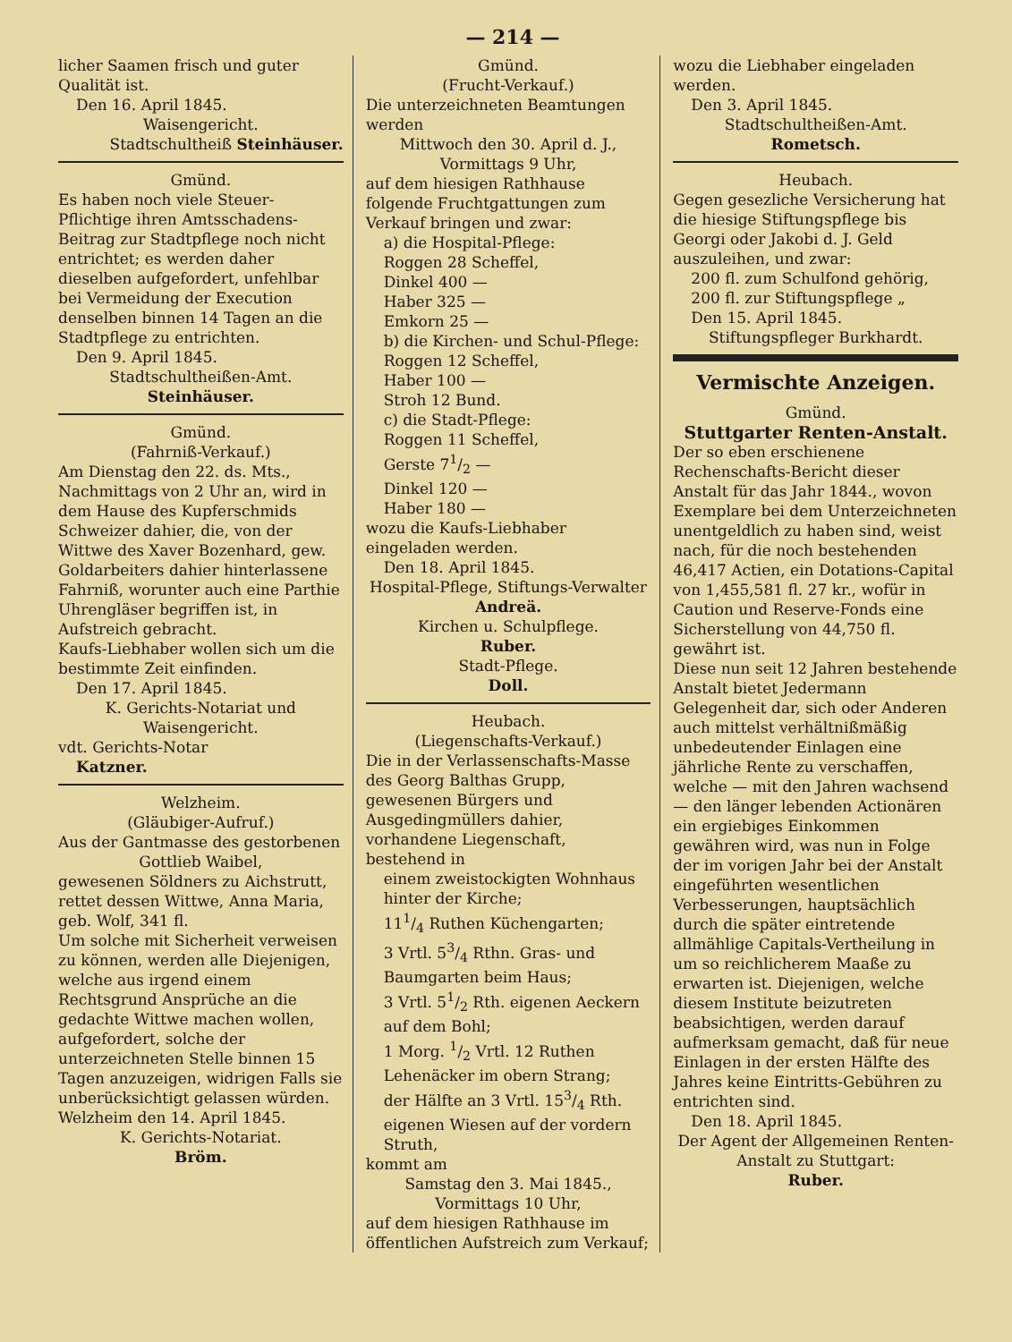— 214 —
licher Saamen frisch und guter Qualität ist.
Den 16. April 1845.
Waisengericht.
Stadtschultheiß Steinhäuser.
Gmünd.
Es haben noch viele Steuer-Pflichtige ihren Amtsschadens-Beitrag zur Stadtpflege noch nicht entrichtet; es werden daher dieselben aufgefordert, unfehlbar bei Vermeidung der Execution denselben binnen 14 Tagen an die Stadtpflege zu entrichten.
Den 9. April 1845.
Stadtschultheißen-Amt.
Steinhäuser.
Gmünd.
(Fahrniß-Verkauf.)
Am Dienstag den 22. ds. Mts., Nachmittags von 2 Uhr an, wird in dem Hause des Kupferschmids Schweizer dahier, die, von der Wittwe des Xaver Bozenhard, gew. Goldarbeiters dahier hinterlassene Fahrniß, worunter auch eine Parthie Uhrengläser begriffen ist, in Aufstreich gebracht.
Kaufs-Liebhaber wollen sich um die bestimmte Zeit einfinden.
Den 17. April 1845.
K. Gerichts-Notariat und Waisengericht.
vdt. Gerichts-Notar
Katzner.
Welzheim.
(Gläubiger-Aufruf.)
Aus der Gantmasse des gestorbenen
Gottlieb Waibel,
gewesenen Söldners zu Aichstrutt, rettet dessen Wittwe, Anna Maria, geb. Wolf, 341 fl.
Um solche mit Sicherheit verweisen zu können, werden alle Diejenigen, welche aus irgend einem Rechtsgrund Ansprüche an die gedachte Wittwe machen wollen, aufgefordert, solche der unterzeichneten Stelle binnen 15 Tagen anzuzeigen, widrigen Falls sie unberücksichtigt gelassen würden.
Welzheim den 14. April 1845.
K. Gerichts-Notariat.
Bröm.
Gmünd.
(Frucht-Verkauf.)
Die unterzeichneten Beamtungen werden
Mittwoch den 30. April d. J., Vormittags 9 Uhr,
auf dem hiesigen Rathhause folgende Fruchtgattungen zum Verkauf bringen und zwar:
a) die Hospital-Pflege:
Roggen 28 Scheffel,
Dinkel 400 —
Haber 325 —
Emkorn 25 —
b) die Kirchen- und Schul-Pflege:
Roggen 12 Scheffel,
Haber 100 —
Stroh 12 Bund.
c) die Stadt-Pflege:
Roggen 11 Scheffel,
Gerste 71/2 —
Dinkel 120 —
Haber 180 —
wozu die Kaufs-Liebhaber eingeladen werden.
Den 18. April 1845.
Hospital-Pflege, Stiftungs-Verwalter
Andreä.
Kirchen u. Schulpflege.
Ruber.
Stadt-Pflege.
Doll.
Heubach.
(Liegenschafts-Verkauf.)
Die in der Verlassenschafts-Masse des Georg Balthas Grupp, gewesenen Bürgers und Ausgedingmüllers dahier, vorhandene Liegenschaft, bestehend in
einem zweistockigten Wohnhaus hinter der Kirche;
111/4 Ruthen Küchengarten;
3 Vrtl. 53/4 Rthn. Gras- und Baumgarten beim Haus;
3 Vrtl. 51/2 Rth. eigenen Aeckern auf dem Bohl;
1 Morg. 1/2 Vrtl. 12 Ruthen Lehenäcker im obern Strang;
der Hälfte an 3 Vrtl. 153/4 Rth. eigenen Wiesen auf der vordern Struth,
kommt am
Samstag den 3. Mai 1845., Vormittags 10 Uhr,
auf dem hiesigen Rathhause im öffentlichen Aufstreich zum Verkauf;
wozu die Liebhaber eingeladen werden.
Den 3. April 1845.
Stadtschultheißen-Amt.
Rometsch.
Heubach.
Gegen gesezliche Versicherung hat die hiesige Stiftungspflege bis Georgi oder Jakobi d. J. Geld auszuleihen, und zwar:
200 fl. zum Schulfond gehörig,
200 fl. zur Stiftungspflege „
Den 15. April 1845.
Stiftungspfleger Burkhardt.
Vermischte Anzeigen.
Gmünd.
Stuttgarter Renten-Anstalt.
Der so eben erschienene Rechenschafts-Bericht dieser Anstalt für das Jahr 1844., wovon Exemplare bei dem Unterzeichneten unentgeldlich zu haben sind, weist nach, für die noch bestehenden 46,417 Actien, ein Dotations-Capital von 1,455,581 fl. 27 kr., wofür in Caution und Reserve-Fonds eine Sicherstellung von 44,750 fl. gewährt ist.
Diese nun seit 12 Jahren bestehende Anstalt bietet Jedermann Gelegenheit dar, sich oder Anderen auch mittelst verhältnißmäßig unbedeutender Einlagen eine jährliche Rente zu verschaffen, welche — mit den Jahren wachsend — den länger lebenden Actionären ein ergiebiges Einkommen gewähren wird, was nun in Folge der im vorigen Jahr bei der Anstalt eingeführten wesentlichen Verbesserungen, hauptsächlich durch die später eintretende allmählige Capitals-Vertheilung in um so reichlicherem Maaße zu erwarten ist. Diejenigen, welche diesem Institute beizutreten beabsichtigen, werden darauf aufmerksam gemacht, daß für neue Einlagen in der ersten Hälfte des Jahres keine Eintritts-Gebühren zu entrichten sind.
Den 18. April 1845.
Der Agent der Allgemeinen Renten-Anstalt zu Stuttgart:
Ruber.